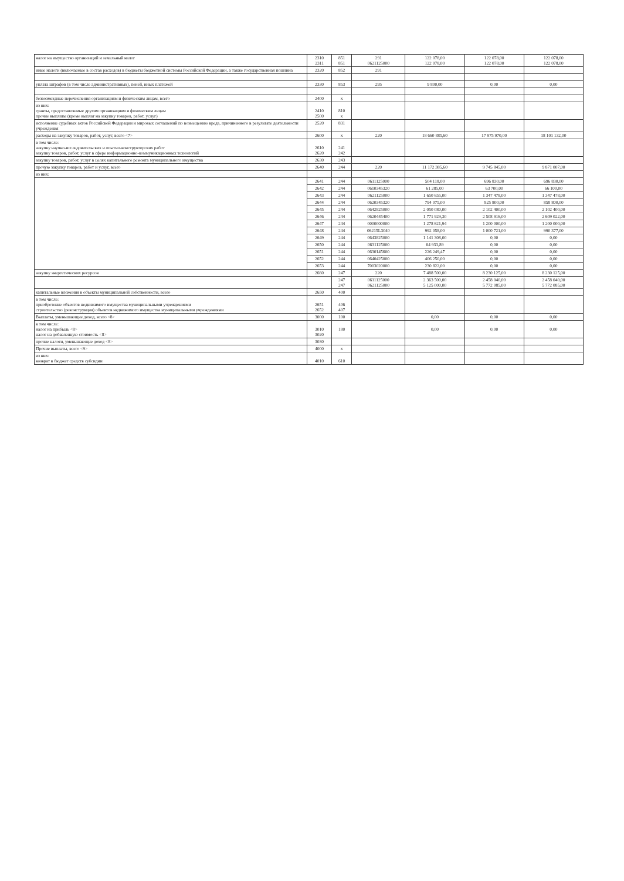| налог на имущество организаций и земельный налог | 2310 2311 | 851 851 | 291 0621125000 | 122 078,00 122 078,00 | 122 078,00 122 078,00 | 122 078,00 122 078,00 |
| иные налоги (включаемые в состав расходов) в бюджеты бюджетной системы Российской Федерации, а также государственная пошлина | 2320 | 852 | 291 | | | |
| уплата штрафов (в том числе административных), пеней, иных платежей | 2330 | 853 | 295 | 9 800,00 | 0,00 | 0,00 |
| безвозмездные перечисления организациям и физическим лицам, всего | 2400 | x | | | | |
| из них: гранты, предоставляемые другим организациям и физическим лицам прочие выплаты (кроме выплат на закупку товаров, работ, услуг) | 2410 2500 | 810 x | | | | |
| исполнение судебных актов Российской Федерации и мировых соглашений по возмещению вреда, причиненного в результате деятельности учреждения | 2520 | 831 | | | | |
| расходы на закупку товаров, работ, услуг, всего <7> | 2600 | x | 220 | 18 660 885,60 | 17 975 970,00 | 18 101 132,00 |
| в том числе: закупку научно-исследовательских и опытно-конструкторских работ закупку товаров, работ, услуг в сфере информационно-коммуникационных технологий | 2610 2620 | 241 242 | | | | |
| закупку товаров, работ, услуг в целях капитального ремонта муниципального имущества | 2630 | 243 | | | | |
| прочую закупку товаров, работ и услуг, всего | 2640 | 244 | 220 | 11 172 385,60 | 9 745 845,00 | 9 871 007,00 |
| из них: | | | | | | |
| | 2641 | 244 | 0611125000 | 504 118,00 | 696 830,00 | 696 830,00 |
| | 2642 | 244 | 0610345320 | 61 285,00 | 63 700,00 | 66 100,00 |
| | 2643 | 244 | 0621125000 | 1 650 655,00 | 1 347 478,00 | 1 347 478,00 |
| | 2644 | 244 | 0620345320 | 794 075,00 | 825 800,00 | 858 800,00 |
| | 2645 | 244 | 0642825000 | 2 050 080,00 | 2 102 400,00 | 2 102 400,00 |
| | 2646 | 244 | 0620445400 | 1 771 929,30 | 2 508 916,00 | 2 609 022,00 |
| | 2647 | 244 | 0000000000 | 1 278 621,94 | 1 200 000,00 | 1 200 000,00 |
| | 2648 | 244 | 06215L3040 | 992 058,00 | 1 000 721,00 | 990 377,00 |
| | 2649 | 244 | 0643825000 | 1 141 308,00 | 0,00 | 0,00 |
| | 2650 | 244 | 0631125000 | 64 933,89 | 0,00 | 0,00 |
| | 2651 | 244 | 0630145600 | 226 249,47 | 0,00 | 0,00 |
| | 2652 | 244 | 0640425000 | 406 250,00 | 0,00 | 0,00 |
| | 2653 | 244 | 7003020000 | 230 822,00 | 0,00 | 0,00 |
| закупку энергетических ресурсов | 2660 | 247 | 220 | 7 488 500,00 | 8 230 125,00 | 8 230 125,00 |
| | | 247 247 | 0611125000 0621125000 | 2 363 500,00 5 125 000,00 | 2 458 040,00 5 772 085,00 | 2 458 040,00 5 772 085,00 |
| капитальные вложения в объекты муниципальной собственности, всего | 2650 | 400 | | | | |
| в том числе: приобретение объектов недвижимого имущества муниципальными учреждениями строительство (реконструкция) объектов недвижимого имущества муниципальными учреждениями | 2651 2652 | 406 407 | | | | |
| Выплаты, уменьшающие доход, всего <8> | 3000 | 100 | | 0,00 | 0,00 | 0,00 |
| в том числе: налог на прибыль <8> налог на добавленную стоимость <8> | 3010 3020 | 180 | | 0,00 | 0,00 | 0,00 |
| прочие налоги, уменьшающие доход <8> | 3030 | | | | | |
| Прочие выплаты, всего <9> | 4000 | x | | | | |
| из них: возврат в бюджет средств субсидии | 4010 | 610 | | | | |